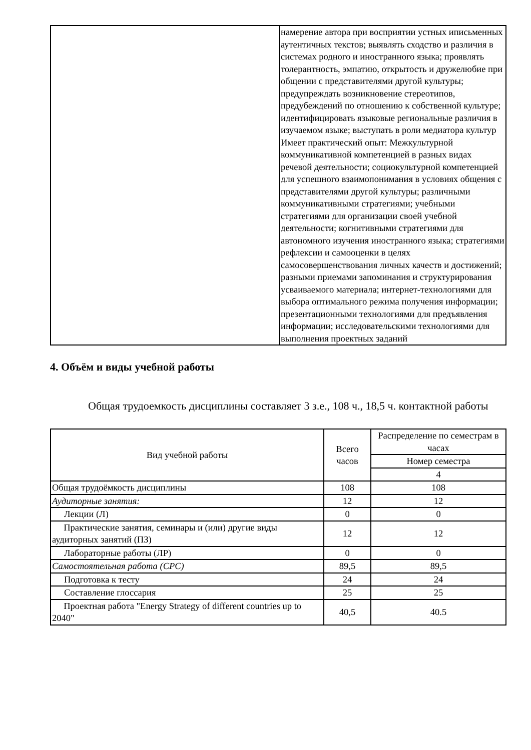| | намерение автора при восприятии устных иписьменных аутентичных текстов; выявлять сходство и различия в системах родного и иностранного языка; проявлять толерантность, эмпатию, открытость и дружелюбие при общении с представителями другой культуры; предупреждать возникновение стереотипов, предубеждений по отношению к собственной культуре; идентифицировать языковые региональные различия в изучаемом языке; выступать в роли медиатора культур Имеет практический опыт: Межкультурной коммуникативной компетенцией в разных видах речевой деятельности; социокультурной компетенцией для успешного взаимопонимания в условиях общения с представителями другой культуры; различными коммуникативными стратегиями; учебными стратегиями для организации своей учебной деятельности; когнитивными стратегиями для автономного изучения иностранного языка; стратегиями рефлексии и самооценки в целях самосовершенствования личных качеств и достижений; разными приемами запоминания и структурирования усваиваемого материала; интернет-технологиями для выбора оптимального режима получения информации; презентационными технологиями для предъявления информации; исследовательскими технологиями для выполнения проектных заданий |
4. Объём и виды учебной работы
Общая трудоемкость дисциплины составляет 3 з.е., 108 ч., 18,5 ч. контактной работы
| Вид учебной работы | Всего часов | Распределение по семестрам в часах |
| --- | --- | --- |
| | | Номер семестра |
| | | 4 |
| Общая трудоёмкость дисциплины | 108 | 108 |
| Аудиторные занятия: | 12 | 12 |
| Лекции (Л) | 0 | 0 |
| Практические занятия, семинары и (или) другие виды аудиторных занятий (ПЗ) | 12 | 12 |
| Лабораторные работы (ЛР) | 0 | 0 |
| Самостоятельная работа (СРС) | 89,5 | 89,5 |
| Подготовка к тесту | 24 | 24 |
| Составление глоссария | 25 | 25 |
| Проектная работа "Energy Strategy of different countries up to 2040" | 40,5 | 40.5 |